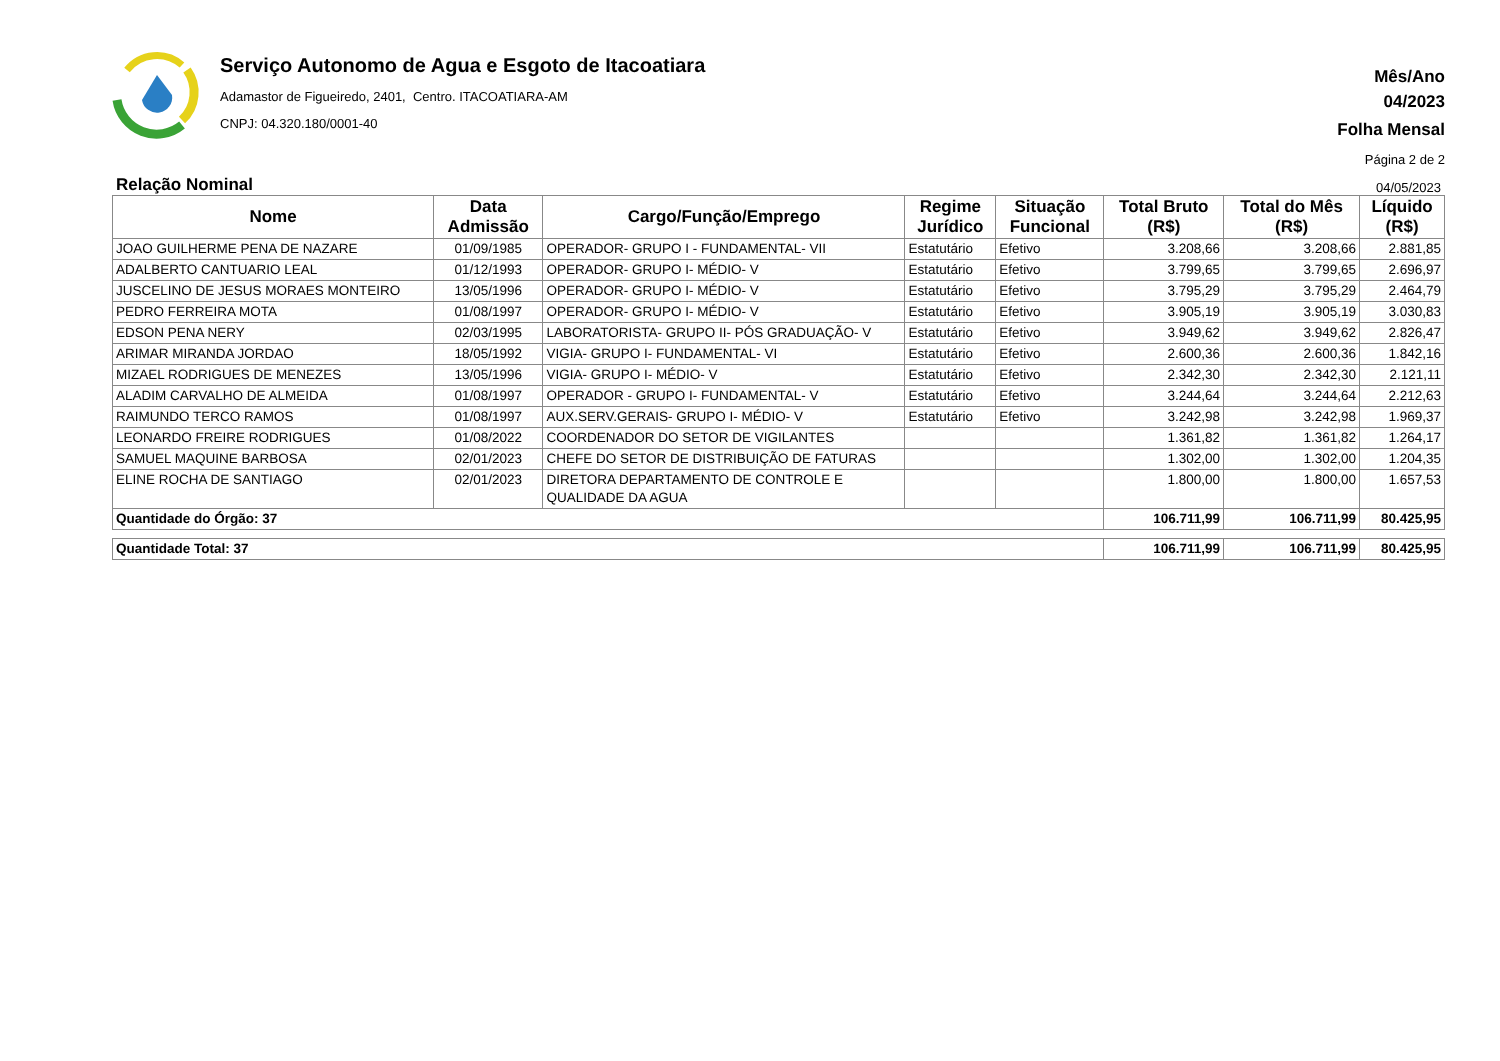Serviço Autonomo de Agua e Esgoto de Itacoatiara
Adamastor de Figueiredo, 2401, Centro. ITACOATIARA-AM
CNPJ: 04.320.180/0001-40
Mês/Ano
04/2023
Folha Mensal
Página 2 de 2
Relação Nominal 04/05/2023
| Nome | Data Admissão | Cargo/Função/Emprego | Regime Jurídico | Situação Funcional | Total Bruto (R$) | Total do Mês (R$) | Líquido (R$) |
| --- | --- | --- | --- | --- | --- | --- | --- |
| JOAO GUILHERME PENA DE NAZARE | 01/09/1985 | OPERADOR- GRUPO I - FUNDAMENTAL- VII | Estatutário | Efetivo | 3.208,66 | 3.208,66 | 2.881,85 |
| ADALBERTO CANTUARIO LEAL | 01/12/1993 | OPERADOR- GRUPO I- MÉDIO- V | Estatutário | Efetivo | 3.799,65 | 3.799,65 | 2.696,97 |
| JUSCELINO DE JESUS MORAES MONTEIRO | 13/05/1996 | OPERADOR- GRUPO I- MÉDIO- V | Estatutário | Efetivo | 3.795,29 | 3.795,29 | 2.464,79 |
| PEDRO FERREIRA MOTA | 01/08/1997 | OPERADOR- GRUPO I- MÉDIO- V | Estatutário | Efetivo | 3.905,19 | 3.905,19 | 3.030,83 |
| EDSON PENA NERY | 02/03/1995 | LABORATORISTA- GRUPO II- PÓS GRADUAÇÃO- V | Estatutário | Efetivo | 3.949,62 | 3.949,62 | 2.826,47 |
| ARIMAR MIRANDA JORDAO | 18/05/1992 | VIGIA- GRUPO I- FUNDAMENTAL- VI | Estatutário | Efetivo | 2.600,36 | 2.600,36 | 1.842,16 |
| MIZAEL RODRIGUES DE MENEZES | 13/05/1996 | VIGIA- GRUPO I- MÉDIO- V | Estatutário | Efetivo | 2.342,30 | 2.342,30 | 2.121,11 |
| ALADIM CARVALHO DE ALMEIDA | 01/08/1997 | OPERADOR - GRUPO I- FUNDAMENTAL- V | Estatutário | Efetivo | 3.244,64 | 3.244,64 | 2.212,63 |
| RAIMUNDO TERCO RAMOS | 01/08/1997 | AUX.SERV.GERAIS- GRUPO I- MÉDIO- V | Estatutário | Efetivo | 3.242,98 | 3.242,98 | 1.969,37 |
| LEONARDO FREIRE RODRIGUES | 01/08/2022 | COORDENADOR DO SETOR DE VIGILANTES | | | 1.361,82 | 1.361,82 | 1.264,17 |
| SAMUEL MAQUINE BARBOSA | 02/01/2023 | CHEFE DO SETOR DE DISTRIBUIÇÃO DE FATURAS | | | 1.302,00 | 1.302,00 | 1.204,35 |
| ELINE ROCHA DE SANTIAGO | 02/01/2023 | DIRETORA DEPARTAMENTO DE CONTROLE E QUALIDADE DA AGUA | | | 1.800,00 | 1.800,00 | 1.657,53 |
| Quantidade do Órgão: 37 | | | | | 106.711,99 | 106.711,99 | 80.425,95 |
| Quantidade Total: 37 | | | | | 106.711,99 | 106.711,99 | 80.425,95 |